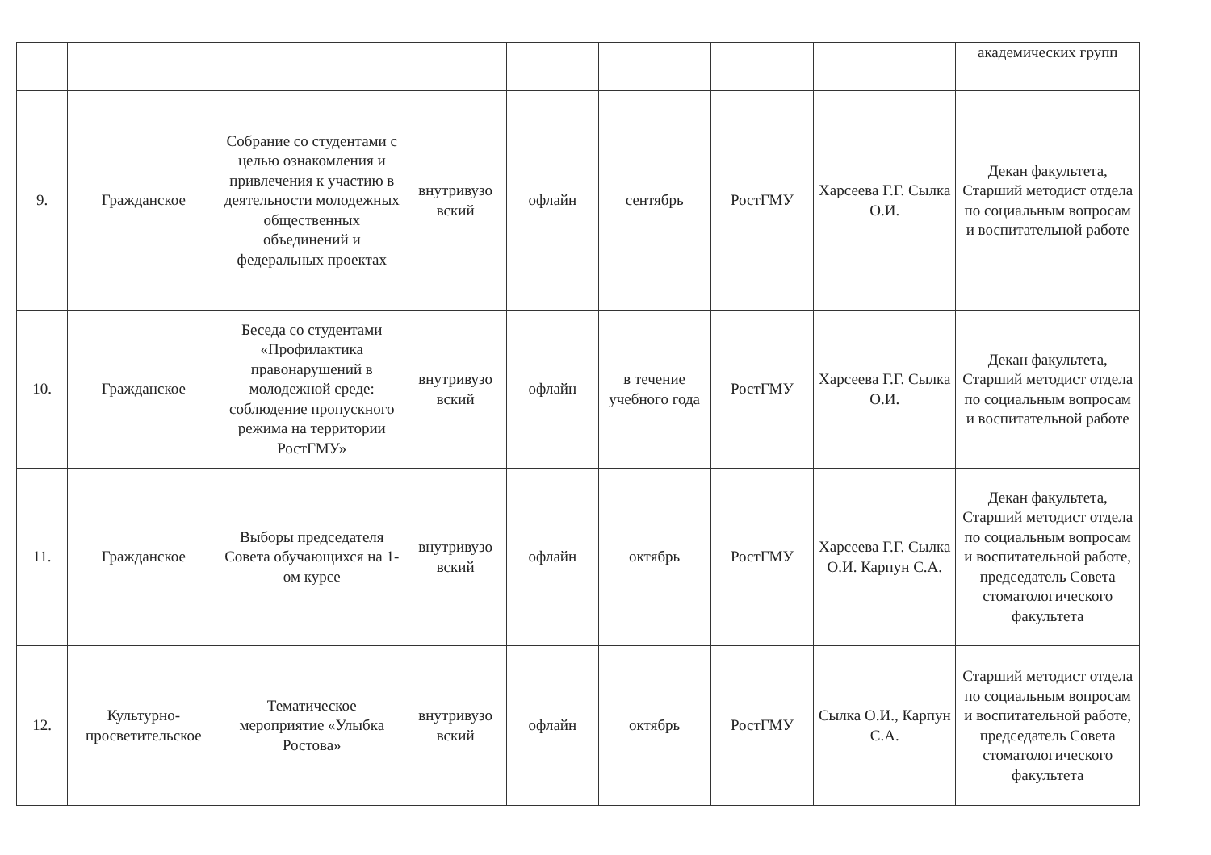| | | | | | | | | академических групп |
| 9. | Гражданское | Собрание со студентами с целью ознакомления и привлечения к участию в деятельности молодежных общественных объединений и федеральных проектах | внутривузо вский | офлайн | сентябрь | РостГМУ | Харсеева Г.Г. Сылка О.И. | Декан факультета, Старший методист отдела по социальным вопросам и воспитательной работе |
| 10. | Гражданское | Беседа со студентами «Профилактика правонарушений в молодежной среде: соблюдение пропускного режима на территории РостГМУ» | внутривузо вский | офлайн | в течение учебного года | РостГМУ | Харсеева Г.Г. Сылка О.И. | Декан факультета, Старший методист отдела по социальным вопросам и воспитательной работе |
| 11. | Гражданское | Выборы председателя Совета обучающихся на 1-ом курсе | внутривузо вский | офлайн | октябрь | РостГМУ | Харсеева Г.Г. Сылка О.И. Карпун С.А. | Декан факультета, Старший методист отдела по социальным вопросам и воспитательной работе, председатель Совета стоматологического факультета |
| 12. | Культурно-просветительское | Тематическое мероприятие «Улыбка Ростова» | внутривузо вский | офлайн | октябрь | РостГМУ | Сылка О.И., Карпун С.А. | Старший методист отдела по социальным вопросам и воспитательной работе, председатель Совета стоматологического факультета |